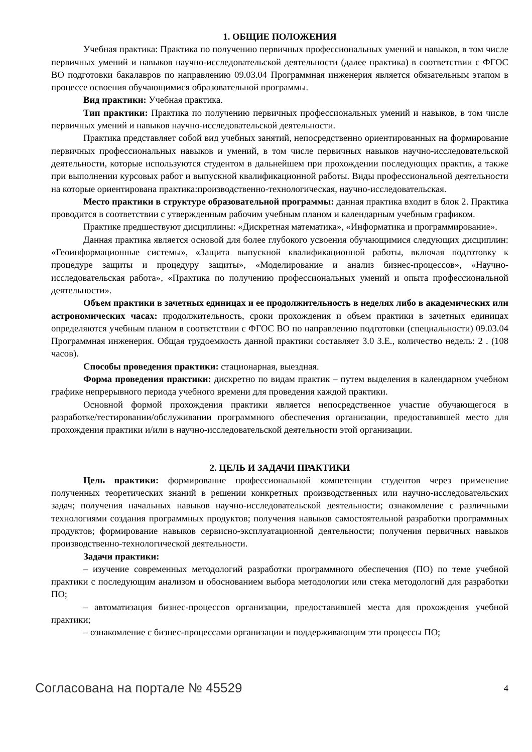1. ОБЩИЕ ПОЛОЖЕНИЯ
Учебная практика: Практика по получению первичных профессиональных умений и навыков, в том числе первичных умений и навыков научно-исследовательской деятельности (далее практика) в соответствии с ФГОС ВО подготовки бакалавров по направлению 09.03.04 Программная инженерия является обязательным этапом в процессе освоения обучающимися образовательной программы.
Вид практики: Учебная практика.
Тип практики: Практика по получению первичных профессиональных умений и навыков, в том числе первичных умений и навыков научно-исследовательской деятельности.
Практика представляет собой вид учебных занятий, непосредственно ориентированных на формирование первичных профессиональных навыков и умений, в том числе первичных навыков научно-исследовательской деятельности, которые используются студентом в дальнейшем при прохождении последующих практик, а также при выполнении курсовых работ и выпускной квалификационной работы. Виды профессиональной деятельности на которые ориентирована практика:производственно-технологическая, научно-исследовательская.
Место практики в структуре образовательной программы: данная практика входит в блок 2. Практика проводится в соответствии с утвержденным рабочим учебным планом и календарным учебным графиком.
Практике предшествуют дисциплины: «Дискретная математика», «Информатика и программирование».
Данная практика является основой для более глубокого усвоения обучающимися следующих дисциплин: «Геоинформационные системы», «Защита выпускной квалификационной работы, включая подготовку к процедуре защиты и процедуру защиты», «Моделирование и анализ бизнес-процессов», «Научно-исследовательская работа», «Практика по получению профессиональных умений и опыта профессиональной деятельности».
Объем практики в зачетных единицах и ее продолжительность в неделях либо в академических или астрономических часах: продолжительность, сроки прохождения и объем практики в зачетных единицах определяются учебным планом в соответствии с ФГОС ВО по направлению подготовки (специальности) 09.03.04 Программная инженерия. Общая трудоемкость данной практики составляет 3.0 З.Е., количество недель: 2 . (108 часов).
Способы проведения практики: стационарная, выездная.
Форма проведения практики: дискретно по видам практик – путем выделения в календарном учебном графике непрерывного периода учебного времени для проведения каждой практики.
Основной формой прохождения практики является непосредственное участие обучающегося в разработке/тестировании/обслуживании программного обеспечения организации, предоставившей место для прохождения практики и/или в научно-исследовательской деятельности этой организации.
2. ЦЕЛЬ И ЗАДАЧИ ПРАКТИКИ
Цель практики: формирование профессиональной компетенции студентов через применение полученных теоретических знаний в решении конкретных производственных или научно-исследовательских задач; получения начальных навыков научно-исследовательской деятельности; ознакомление с различными технологиями создания программных продуктов; получения навыков самостоятельной разработки программных продуктов; формирование навыков сервисно-эксплуатационной деятельности; получения первичных навыков производственно-технологической деятельности.
Задачи практики:
– изучение современных методологий разработки программного обеспечения (ПО) по теме учебной практики с последующим анализом и обоснованием выбора методологии или стека методологий для разработки ПО;
– автоматизация бизнес-процессов организации, предоставившей места для прохождения учебной практики;
– ознакомление с бизнес-процессами организации и поддерживающим эти процессы ПО;
Согласована на портале № 45529 4